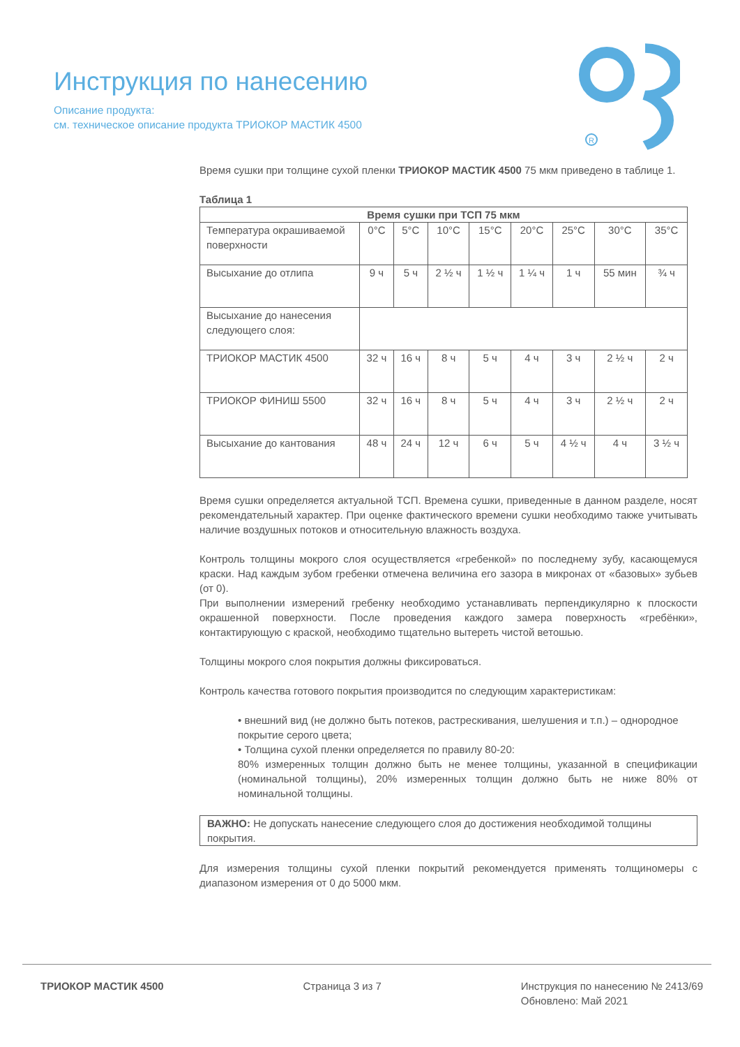Инструкция по нанесению
Описание продукта:
см. техническое описание продукта ТРИОКОР МАСТИК 4500
R
Время сушки при толщине сухой пленки ТРИОКОР МАСТИК 4500 75 мкм приведено в таблице 1.
Таблица 1
| Время сушки при ТСП 75 мкм | | | | | | | | |
| --- | --- | --- | --- | --- | --- | --- | --- | --- |
| Температура окрашиваемой поверхности | 0°C | 5°C | 10°C | 15°C | 20°C | 25°C | 30°C | 35°C |
| Высыхание до отлипа | 9 ч | 5 ч | 2 ½ ч | 1 ½ ч | 1 ¼ ч | 1 ч | 55 мин | ¾ ч |
| Высыхание до нанесения следующего слоя: | | | | | | | | |
| ТРИОКОР МАСТИК 4500 | 32 ч | 16 ч | 8 ч | 5 ч | 4 ч | 3 ч | 2 ½ ч | 2 ч |
| ТРИОКОР ФИНИШ 5500 | 32 ч | 16 ч | 8 ч | 5 ч | 4 ч | 3 ч | 2 ½ ч | 2 ч |
| Высыхание до кантования | 48 ч | 24 ч | 12 ч | 6 ч | 5 ч | 4 ½ ч | 4 ч | 3 ½ ч |
Время сушки определяется актуальной ТСП. Времена сушки, приведенные в данном разделе, носят рекомендательный характер. При оценке фактического времени сушки необходимо также учитывать наличие воздушных потоков и относительную влажность воздуха.
Контроль толщины мокрого слоя осуществляется «гребенкой» по последнему зубу, касающемуся краски. Над каждым зубом гребенки отмечена величина его зазора в микронах от «базовых» зубьев (от 0).
При выполнении измерений гребенку необходимо устанавливать перпендикулярно к плоскости окрашенной поверхности. После проведения каждого замера поверхность «гребёнки», контактирующую с краской, необходимо тщательно вытереть чистой ветошью.
Толщины мокрого слоя покрытия должны фиксироваться.
Контроль качества готового покрытия производится по следующим характеристикам:
• внешний вид (не должно быть потеков, растрескивания, шелушения и т.п.) – однородное покрытие серого цвета;
• Толщина сухой пленки определяется по правилу 80-20:
80% измеренных толщин должно быть не менее толщины, указанной в спецификации (номинальной толщины), 20% измеренных толщин должно быть не ниже 80% от номинальной толщины.
ВАЖНО: Не допускать нанесение следующего слоя до достижения необходимой толщины покрытия.
Для измерения толщины сухой пленки покрытий рекомендуется применять толщиномеры с диапазоном измерения от 0 до 5000 мкм.
ТРИОКОР МАСТИК 4500 Страница 3 из 7 Инструкция по нанесению № 2413/69
Обновлено: Май 2021